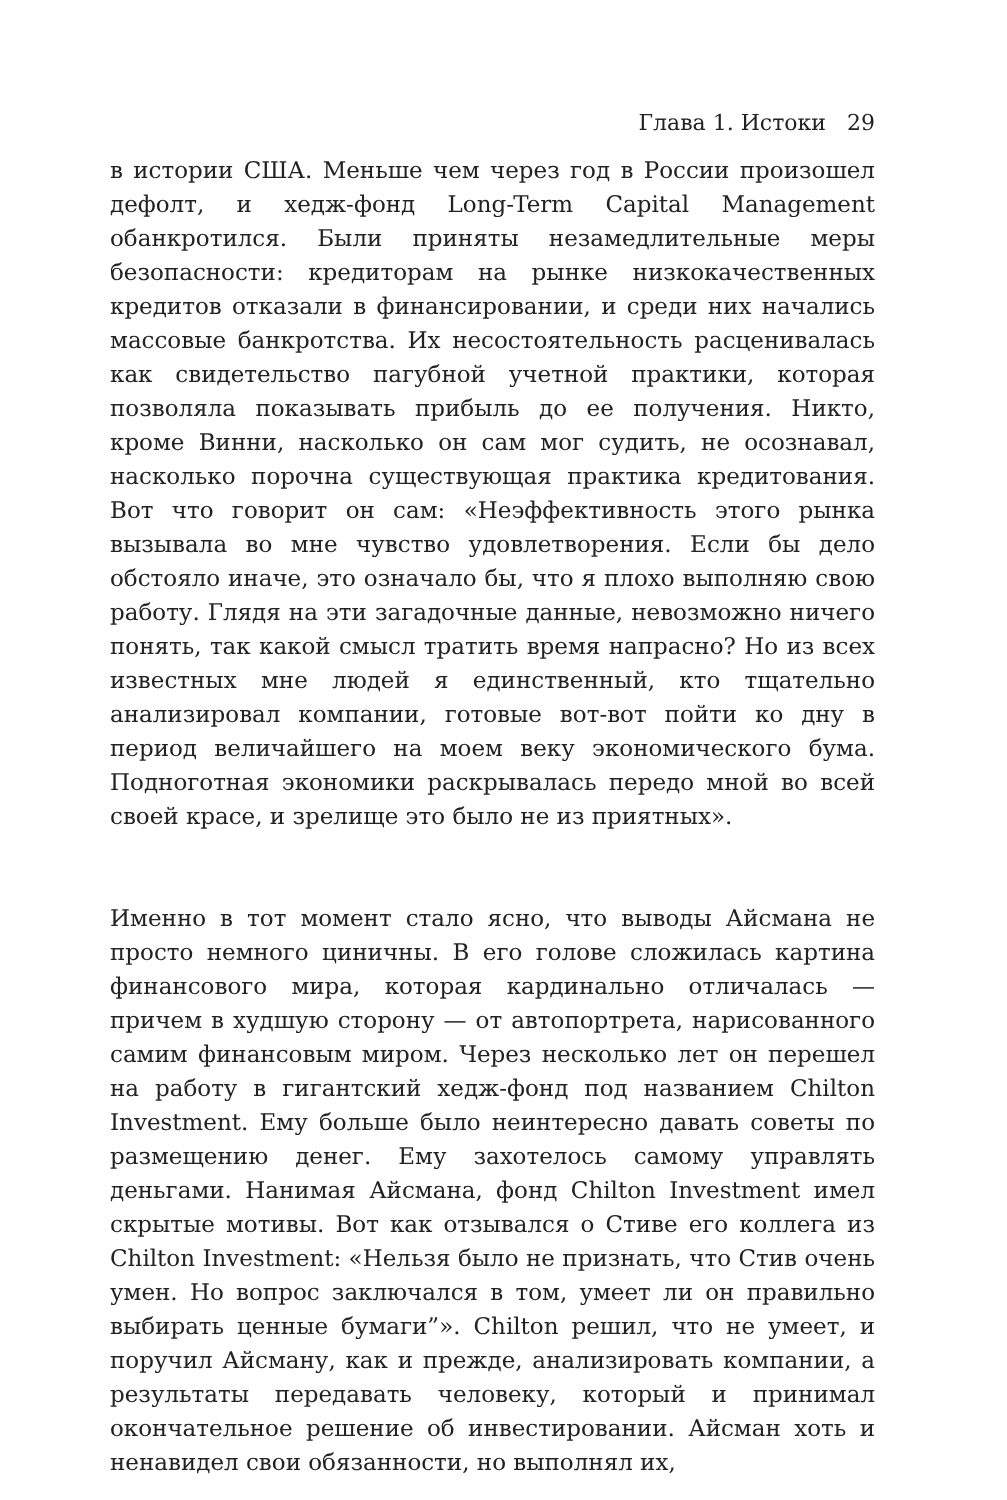Глава 1. Истоки 29
в истории США. Меньше чем через год в России произошел дефолт, и хедж-фонд Long-Term Capital Management обанкротился. Были приняты незамедлительные меры безопасности: кредиторам на рынке низкокачественных кредитов отказали в финансировании, и среди них начались массовые банкротства. Их несостоятельность расценивалась как свидетельство пагубной учетной практики, которая позволяла показывать прибыль до ее получения. Никто, кроме Винни, насколько он сам мог судить, не осознавал, насколько порочна существующая практика кредитования. Вот что говорит он сам: «Неэффективность этого рынка вызывала во мне чувство удовлетворения. Если бы дело обстояло иначе, это означало бы, что я плохо выполняю свою работу. Глядя на эти загадочные данные, невозможно ничего понять, так какой смысл тратить время напрасно? Но из всех известных мне людей я единственный, кто тщательно анализировал компании, готовые вот-вот пойти ко дну в период величайшего на моем веку экономического бума. Подноготная экономики раскрывалась передо мной во всей своей красе, и зрелище это было не из приятных».
Именно в тот момент стало ясно, что выводы Айсмана не просто немного циничны. В его голове сложилась картина финансового мира, которая кардинально отличалась — причем в худшую сторону — от автопортрета, нарисованного самим финансовым миром. Через несколько лет он перешел на работу в гигантский хедж-фонд под названием Chilton Investment. Ему больше было неинтересно давать советы по размещению денег. Ему захотелось самому управлять деньгами. Нанимая Айсмана, фонд Chilton Investment имел скрытые мотивы. Вот как отзывался о Стиве его коллега из Chilton Investment: «Нельзя было не признать, что Стив очень умен. Но вопрос заключался в том, умеет ли он правильно выбирать ценные бумаги”». Chilton решил, что не умеет, и поручил Айсману, как и прежде, анализировать компании, а результаты передавать человеку, который и принимал окончательное решение об инвестировании. Айсман хоть и ненавидел свои обязанности, но выполнял их,